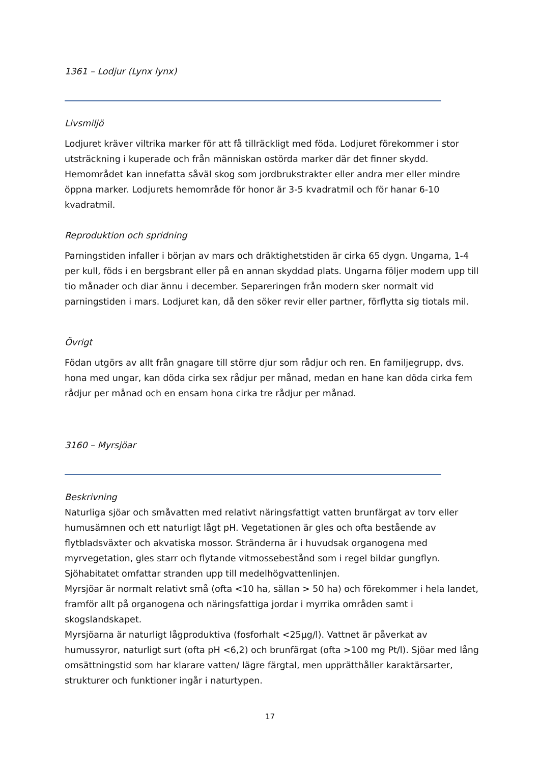1361 – Lodjur (Lynx lynx)
Livsmiljö
Lodjuret kräver viltrika marker för att få tillräckligt med föda. Lodjuret förekommer i stor utsträckning i kuperade och från människan ostörda marker där det finner skydd. Hemområdet kan innefatta såväl skog som jordbrukstrakter eller andra mer eller mindre öppna marker. Lodjurets hemområde för honor är 3-5 kvadratmil och för hanar 6-10 kvadratmil.
Reproduktion och spridning
Parningstiden infaller i början av mars och dräktighetstiden är cirka 65 dygn. Ungarna, 1-4 per kull, föds i en bergsbrant eller på en annan skyddad plats. Ungarna följer modern upp till tio månader och diar ännu i december. Separeringen från modern sker normalt vid parningstiden i mars. Lodjuret kan, då den söker revir eller partner, förflytta sig tiotals mil.
Övrigt
Födan utgörs av allt från gnagare till större djur som rådjur och ren. En familjegrupp, dvs. hona med ungar, kan döda cirka sex rådjur per månad, medan en hane kan döda cirka fem rådjur per månad och en ensam hona cirka tre rådjur per månad.
3160 – Myrsjöar
Beskrivning
Naturliga sjöar och småvatten med relativt näringsfattigt vatten brunfärgat av torv eller humusämnen och ett naturligt lågt pH. Vegetationen är gles och ofta bestående av flytbladsväxter och akvatiska mossor. Stränderna är i huvudsak organogena med myrvegetation, gles starr och flytande vitmossebestånd som i regel bildar gungflyn. Sjöhabitatet omfattar stranden upp till medelhögvattenlinjen.
Myrsjöar är normalt relativt små (ofta <10 ha, sällan > 50 ha) och förekommer i hela landet, framför allt på organogena och näringsfattiga jordar i myrrika områden samt i skogslandskapet.
Myrsjöarna är naturligt lågproduktiva (fosforhalt <25µg/l). Vattnet är påverkat av humussyror, naturligt surt (ofta pH <6,2) och brunfärgat (ofta >100 mg Pt/l). Sjöar med lång omsättningstid som har klarare vatten/ lägre färgtal, men upprätthåller karaktärsarter, strukturer och funktioner ingår i naturtypen.
17